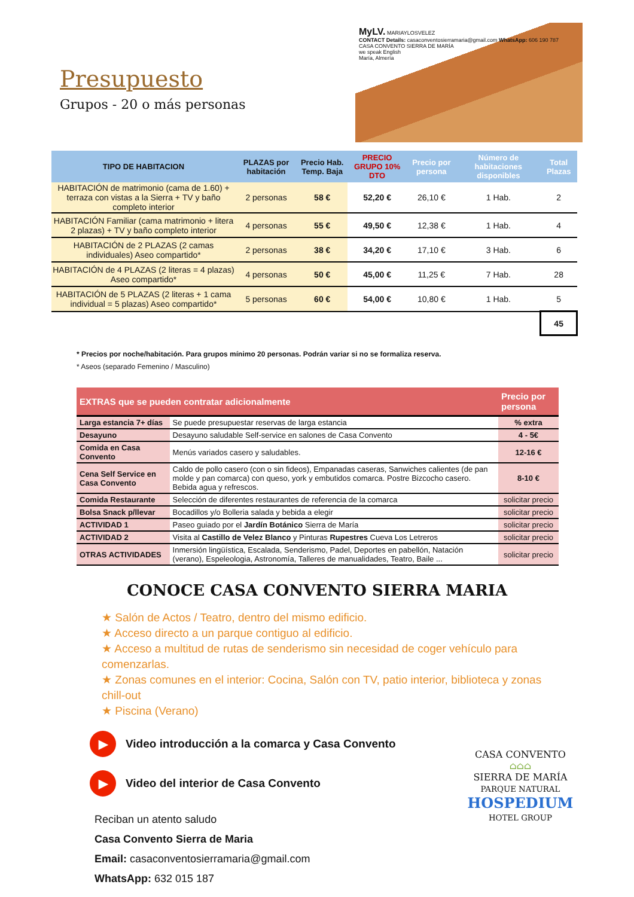Presupuesto
Grupos - 20 o más personas
MyLV. MARIAYLOSVELEZ
CONTACT Details: casaconventosierramaria@gmail.com WhatsApp: 606 190 787
CASA CONVENTO SIERRA DE MARÍA
we speak English
María, Almería
| TIPO DE HABITACION | PLAZAS por habitación | Precio Hab. Temp. Baja | PRECIO GRUPO 10% DTO | Precio por persona | Número de habitaciones disponibles | Total Plazas |
| --- | --- | --- | --- | --- | --- | --- |
| HABITACIÓN de matrimonio (cama de 1.60) + terraza con vistas a la Sierra + TV y baño completo interior | 2 personas | 58 € | 52,20 € | 26,10 € | 1 Hab. | 2 |
| HABITACIÓN Familiar (cama matrimonio + litera 2 plazas) + TV y baño completo interior | 4 personas | 55 € | 49,50 € | 12,38 € | 1 Hab. | 4 |
| HABITACIÓN de 2 PLAZAS (2 camas individuales) Aseo compartido* | 2 personas | 38 € | 34,20 € | 17,10 € | 3 Hab. | 6 |
| HABITACIÓN de 4 PLAZAS (2 literas = 4 plazas) Aseo compartido* | 4 personas | 50 € | 45,00 € | 11,25 € | 7 Hab. | 28 |
| HABITACIÓN de 5 PLAZAS (2 literas + 1 cama individual = 5 plazas) Aseo compartido* | 5 personas | 60 € | 54,00 € | 10,80 € | 1 Hab. | 5 |
| | | | | | | 45 |
* Precios por noche/habitación. Para grupos mínimo 20 personas. Podrán variar si no se formaliza reserva.
* Aseos (separado Femenino / Masculino)
| EXTRAS que se pueden contratar adicionalmente | | Precio por persona |
| --- | --- | --- |
| Larga estancia 7+ días | Se puede presupuestar reservas de larga estancia | % extra |
| Desayuno | Desayuno saludable Self-service en salones de Casa Convento | 4 - 5€ |
| Comida en Casa Convento | Menús variados casero y saludables. | 12-16 € |
| Cena Self Service en Casa Convento | Caldo de pollo casero (con o sin fideos), Empanadas caseras, Sanwiches calientes (de pan molde y pan comarca) con queso, york y embutidos comarca. Postre Bizcocho casero. Bebida agua y refrescos. | 8-10 € |
| Comida Restaurante | Selección de diferentes restaurantes de referencia de la comarca | solicitar precio |
| Bolsa Snack p/llevar | Bocadillos y/o Bolleria salada y bebida a elegir | solicitar precio |
| ACTIVIDAD 1 | Paseo guiado por el Jardín Botánico Sierra de María | solicitar precio |
| ACTIVIDAD 2 | Visita al Castillo de Velez Blanco y Pinturas Rupestres Cueva Los Letreros | solicitar precio |
| OTRAS ACTIVIDADES | Inmersión lingüística, Escalada, Senderismo, Padel, Deportes en pabellón, Natación (verano), Espeleologia, Astronomía, Talleres de manualidades, Teatro, Baile ... | solicitar precio |
CONOCE CASA CONVENTO SIERRA MARIA
★ Salón de Actos / Teatro, dentro del mismo edificio.
★ Acceso directo a un parque contiguo al edificio.
★ Acceso a multitud de rutas de senderismo sin necesidad de coger vehículo para comenzarlas.
★ Zonas comunes en el interior: Cocina, Salón con TV, patio interior, biblioteca y zonas chill-out
★ Piscina (Verano)
▶ Video introducción a la comarca y Casa Convento
▶ Video del interior de Casa Convento
Reciban un atento saludo
Casa Convento Sierra de Maria
Email: casaconventosierramaria@gmail.com
WhatsApp: 632 015 187
CASA CONVENTO
⌂⌂⌂
SIERRA DE MARÍA
PARQUE NATURAL
HOSPEDIUM
HOTEL GROUP